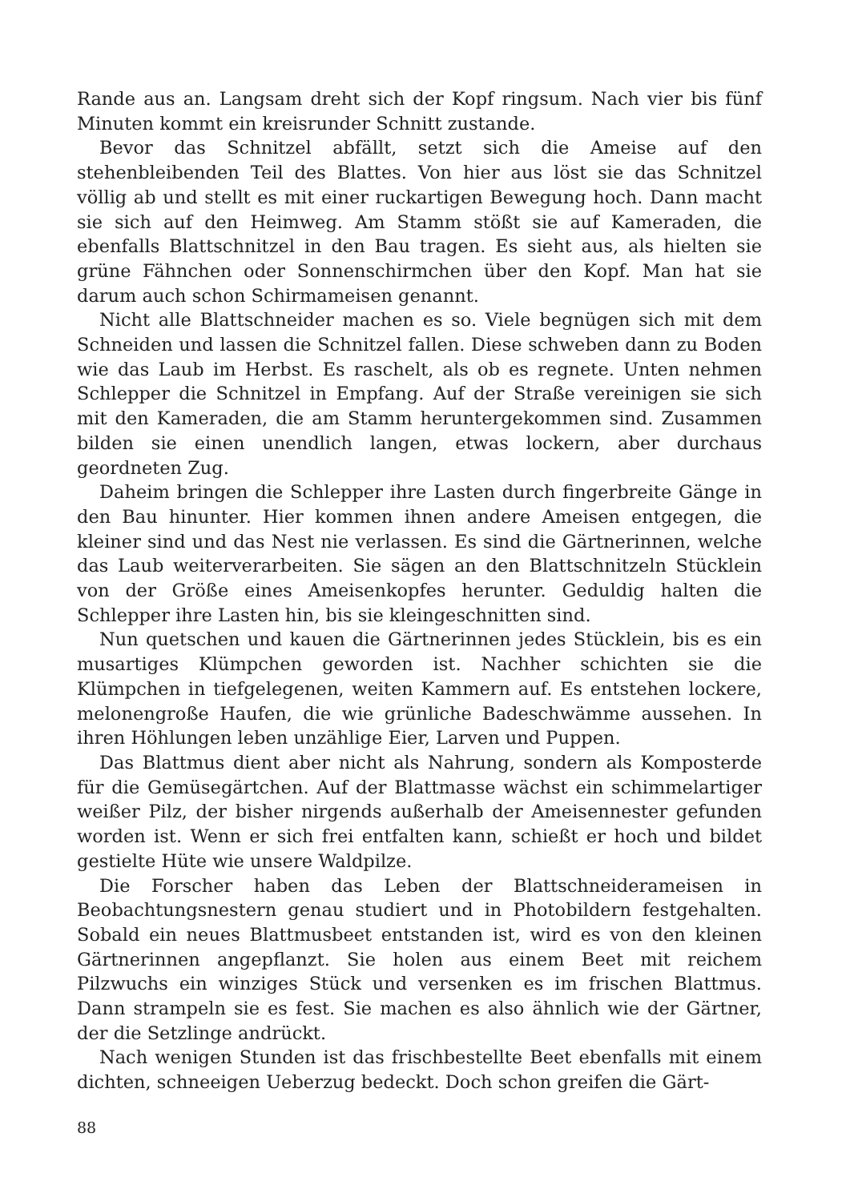Rande aus an. Langsam dreht sich der Kopf ringsum. Nach vier bis fünf Minuten kommt ein kreisrunder Schnitt zustande.
Bevor das Schnitzel abfällt, setzt sich die Ameise auf den stehenbleibenden Teil des Blattes. Von hier aus löst sie das Schnitzel völlig ab und stellt es mit einer ruckartigen Bewegung hoch. Dann macht sie sich auf den Heimweg. Am Stamm stößt sie auf Kameraden, die ebenfalls Blattschnitzel in den Bau tragen. Es sieht aus, als hielten sie grüne Fähnchen oder Sonnenschirmchen über den Kopf. Man hat sie darum auch schon Schirmameisen genannt.
Nicht alle Blattschneider machen es so. Viele begnügen sich mit dem Schneiden und lassen die Schnitzel fallen. Diese schweben dann zu Boden wie das Laub im Herbst. Es raschelt, als ob es regnete. Unten nehmen Schlepper die Schnitzel in Empfang. Auf der Straße vereinigen sie sich mit den Kameraden, die am Stamm heruntergekommen sind. Zusammen bilden sie einen unendlich langen, etwas lockern, aber durchaus geordneten Zug.
Daheim bringen die Schlepper ihre Lasten durch fingerbreite Gänge in den Bau hinunter. Hier kommen ihnen andere Ameisen entgegen, die kleiner sind und das Nest nie verlassen. Es sind die Gärtnerinnen, welche das Laub weiterverarbeiten. Sie sägen an den Blattschnitzeln Stücklein von der Größe eines Ameisenkopfes herunter. Geduldig halten die Schlepper ihre Lasten hin, bis sie kleingeschnitten sind.
Nun quetschen und kauen die Gärtnerinnen jedes Stücklein, bis es ein musartiges Klümpchen geworden ist. Nachher schichten sie die Klümpchen in tiefgelegenen, weiten Kammern auf. Es entstehen lockere, melonengroße Haufen, die wie grünliche Badeschwämme aussehen. In ihren Höhlungen leben unzählige Eier, Larven und Puppen.
Das Blattmus dient aber nicht als Nahrung, sondern als Komposterde für die Gemüsegärtchen. Auf der Blattmasse wächst ein schimmelartiger weißer Pilz, der bisher nirgends außerhalb der Ameisennester gefunden worden ist. Wenn er sich frei entfalten kann, schießt er hoch und bildet gestielte Hüte wie unsere Waldpilze.
Die Forscher haben das Leben der Blattschneiderameisen in Beobachtungsnestern genau studiert und in Photobildern festgehalten. Sobald ein neues Blattmusbeet entstanden ist, wird es von den kleinen Gärtnerinnen angepflanzt. Sie holen aus einem Beet mit reichem Pilzwuchs ein winziges Stück und versenken es im frischen Blattmus. Dann strampeln sie es fest. Sie machen es also ähnlich wie der Gärtner, der die Setzlinge andrückt.
Nach wenigen Stunden ist das frischbestellte Beet ebenfalls mit einem dichten, schneeigen Ueberzug bedeckt. Doch schon greifen die Gärt-
88